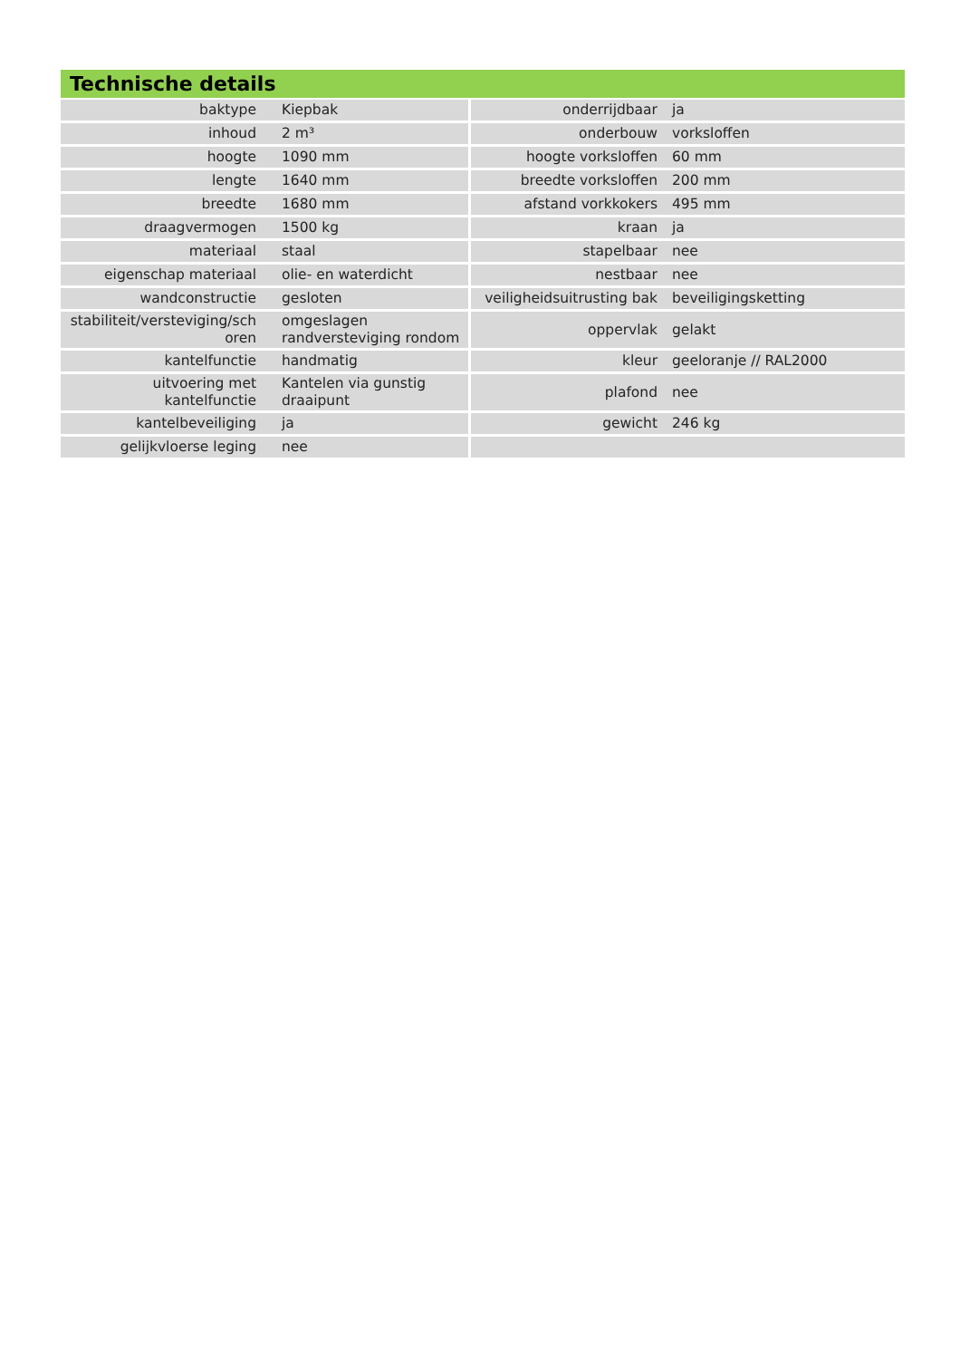Technische details
| baktype | Kiepbak | onderrijdbaar | ja |
| inhoud | 2 m³ | onderbouw | vorksloffen |
| hoogte | 1090 mm | hoogte vorksloffen | 60 mm |
| lengte | 1640 mm | breedte vorksloffen | 200 mm |
| breedte | 1680 mm | afstand vorkkokers | 495 mm |
| draagvermogen | 1500 kg | kraan | ja |
| materiaal | staal | stapelbaar | nee |
| eigenschap materiaal | olie- en waterdicht | nestbaar | nee |
| wandconstructie | gesloten | veiligheidsuitrusting bak | beveiligingsketting |
| stabiliteit/versteviging/sch oren | omgeslagen randversteviging rondom | oppervlak | gelakt |
| kantelfunctie | handmatig | kleur | geeloranje // RAL2000 |
| uitvoering met kantelfunctie | Kantelen via gunstig draaipunt | plafond | nee |
| kantelbeveiliging | ja | gewicht | 246 kg |
| gelijkvloerse leging | nee | | |